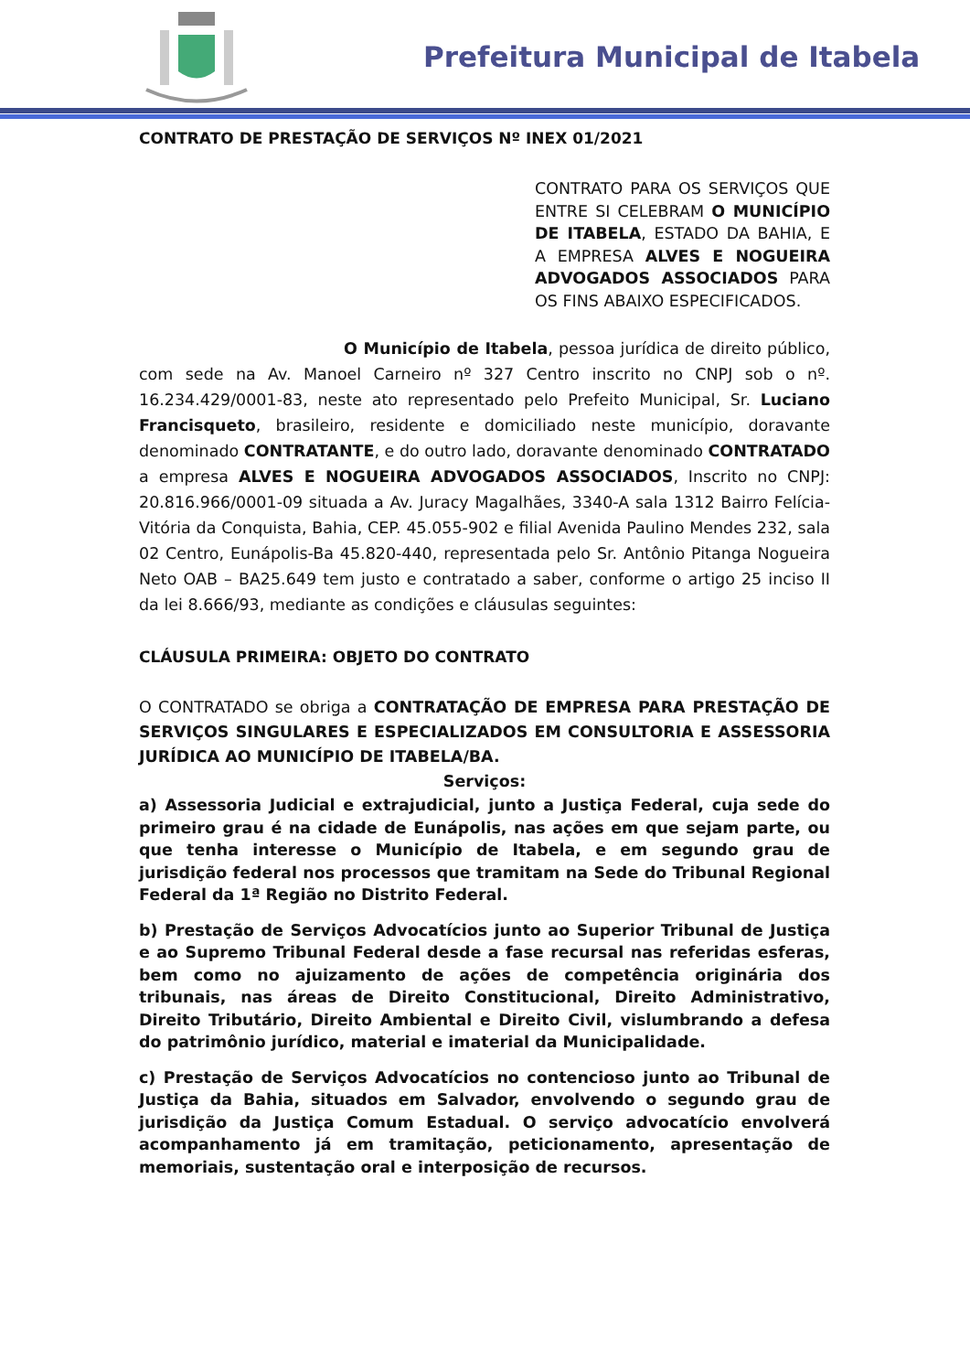Prefeitura Municipal de Itabela
CONTRATO DE PRESTAÇÃO DE SERVIÇOS Nº INEX 01/2021
CONTRATO PARA OS SERVIÇOS QUE ENTRE SI CELEBRAM O MUNICÍPIO DE ITABELA, ESTADO DA BAHIA, E A EMPRESA ALVES E NOGUEIRA ADVOGADOS ASSOCIADOS PARA OS FINS ABAIXO ESPECIFICADOS.
O Município de Itabela, pessoa jurídica de direito público, com sede na Av. Manoel Carneiro nº 327 Centro inscrito no CNPJ sob o nº. 16.234.429/0001-83, neste ato representado pelo Prefeito Municipal, Sr. Luciano Francisqueto, brasileiro, residente e domiciliado neste município, doravante denominado CONTRATANTE, e do outro lado, doravante denominado CONTRATADO a empresa ALVES E NOGUEIRA ADVOGADOS ASSOCIADOS, Inscrito no CNPJ: 20.816.966/0001-09 situada a Av. Juracy Magalhães, 3340-A sala 1312 Bairro Felícia-Vitória da Conquista, Bahia, CEP. 45.055-902 e filial Avenida Paulino Mendes 232, sala 02 Centro, Eunápolis-Ba 45.820-440, representada pelo Sr. Antônio Pitanga Nogueira Neto OAB – BA25.649 tem justo e contratado a saber, conforme o artigo 25 inciso II da lei 8.666/93, mediante as condições e cláusulas seguintes:
CLÁUSULA PRIMEIRA: OBJETO DO CONTRATO
O CONTRATADO se obriga a CONTRATAÇÃO DE EMPRESA PARA PRESTAÇÃO DE SERVIÇOS SINGULARES E ESPECIALIZADOS EM CONSULTORIA E ASSESSORIA JURÍDICA AO MUNICÍPIO DE ITABELA/BA.
Serviços:
a) Assessoria Judicial e extrajudicial, junto a Justiça Federal, cuja sede do primeiro grau é na cidade de Eunápolis, nas ações em que sejam parte, ou que tenha interesse o Município de Itabela, e em segundo grau de jurisdição federal nos processos que tramitam na Sede do Tribunal Regional Federal da 1ª Região no Distrito Federal.
b) Prestação de Serviços Advocatícios junto ao Superior Tribunal de Justiça e ao Supremo Tribunal Federal desde a fase recursal nas referidas esferas, bem como no ajuizamento de ações de competência originária dos tribunais, nas áreas de Direito Constitucional, Direito Administrativo, Direito Tributário, Direito Ambiental e Direito Civil, vislumbrando a defesa do patrimônio jurídico, material e imaterial da Municipalidade.
c) Prestação de Serviços Advocatícios no contencioso junto ao Tribunal de Justiça da Bahia, situados em Salvador, envolvendo o segundo grau de jurisdição da Justiça Comum Estadual. O serviço advocatício envolverá acompanhamento já em tramitação, peticionamento, apresentação de memoriais, sustentação oral e interposição de recursos.